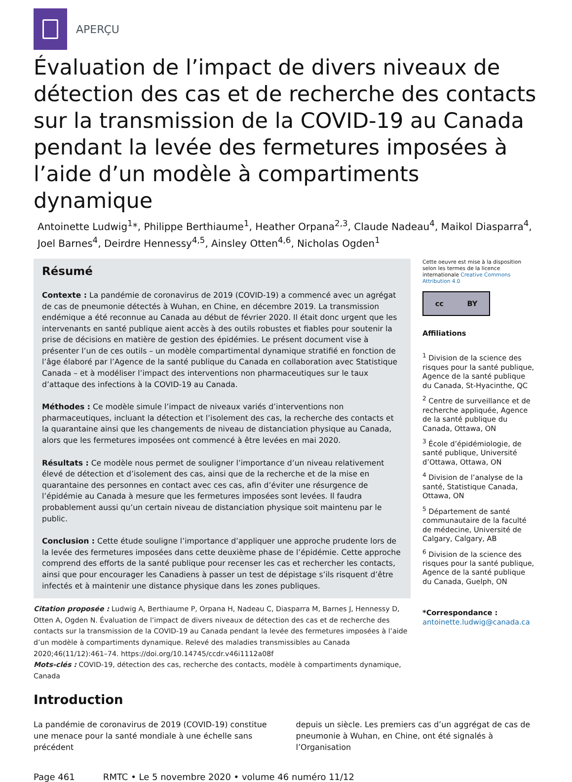APERÇU
Évaluation de l’impact de divers niveaux de détection des cas et de recherche des contacts sur la transmission de la COVID-19 au Canada pendant la levée des fermetures imposées à l’aide d’un modèle à compartiments dynamique
Antoinette Ludwig<sup>1</sup>*, Philippe Berthiaume<sup>1</sup>, Heather Orpana<sup>2,3</sup>, Claude Nadeau<sup>4</sup>, Maikol Diasparra<sup>4</sup>, Joel Barnes<sup>4</sup>, Deirdre Hennessy<sup>4,5</sup>, Ainsley Otten<sup>4,6</sup>, Nicholas Ogden<sup>1</sup>
Résumé
Contexte : La pandémie de coronavirus de 2019 (COVID-19) a commencé avec un agrégat de cas de pneumonie détectés à Wuhan, en Chine, en décembre 2019. La transmission endémique a été reconnue au Canada au début de février 2020. Il était donc urgent que les intervenants en santé publique aient accès à des outils robustes et fiables pour soutenir la prise de décisions en matière de gestion des épidémies. Le présent document vise à présenter l’un de ces outils – un modèle compartimental dynamique stratifié en fonction de l’âge élaboré par l’Agence de la santé publique du Canada en collaboration avec Statistique Canada – et à modéliser l’impact des interventions non pharmaceutiques sur le taux d’attaque des infections à la COVID-19 au Canada.
Méthodes : Ce modèle simule l’impact de niveaux variés d’interventions non pharmaceutiques, incluant la détection et l’isolement des cas, la recherche des contacts et la quarantaine ainsi que les changements de niveau de distanciation physique au Canada, alors que les fermetures imposées ont commencé à être levées en mai 2020.
Résultats : Ce modèle nous permet de souligner l’importance d’un niveau relativement élevé de détection et d’isolement des cas, ainsi que de la recherche et de la mise en quarantaine des personnes en contact avec ces cas, afin d’éviter une résurgence de l’épidémie au Canada à mesure que les fermetures imposées sont levées. Il faudra probablement aussi qu’un certain niveau de distanciation physique soit maintenu par le public.
Conclusion : Cette étude souligne l’importance d’appliquer une approche prudente lors de la levée des fermetures imposées dans cette deuxième phase de l’épidémie. Cette approche comprend des efforts de la santé publique pour recenser les cas et rechercher les contacts, ainsi que pour encourager les Canadiens à passer un test de dépistage s’ils risquent d’être infectés et à maintenir une distance physique dans les zones publiques.
Citation proposée : Ludwig A, Berthiaume P, Orpana H, Nadeau C, Diasparra M, Barnes J, Hennessy D, Otten A, Ogden N. Évaluation de l’impact de divers niveaux de détection des cas et de recherche des contacts sur la transmission de la COVID-19 au Canada pendant la levée des fermetures imposées à l’aide d’un modèle à compartiments dynamique. Relevé des maladies transmissibles au Canada 2020;46(11/12):461–74. https://doi.org/10.14745/ccdr.v46i1112a08f
Mots-clés : COVID-19, détection des cas, recherche des contacts, modèle à compartiments dynamique, Canada
Cette oeuvre est mise à la disposition selon les termes de la licence internationale Creative Commons Attribution 4.0
cc BY
Affiliations
<sup>1</sup> Division de la science des risques pour la santé publique, Agence de la santé publique du Canada, St-Hyacinthe, QC
<sup>2</sup> Centre de surveillance et de recherche appliquée, Agence de la santé publique du Canada, Ottawa, ON
<sup>3</sup> École d’épidémiologie, de santé publique, Université d’Ottawa, Ottawa, ON
<sup>4</sup> Division de l’analyse de la santé, Statistique Canada, Ottawa, ON
<sup>5</sup> Département de santé communautaire de la faculté de médecine, Université de Calgary, Calgary, AB
<sup>6</sup> Division de la science des risques pour la santé publique, Agence de la santé publique du Canada, Guelph, ON
*Correspondance :
antoinette.ludwig@canada.ca
Introduction
La pandémie de coronavirus de 2019 (COVID-19) constitue une menace pour la santé mondiale à une échelle sans précédent
depuis un siècle. Les premiers cas d’un aggrégat de cas de pneumonie à Wuhan, en Chine, ont été signalés à l’Organisation
Page 461 RMTC • Le 5 novembre 2020 • volume 46 numéro 11/12